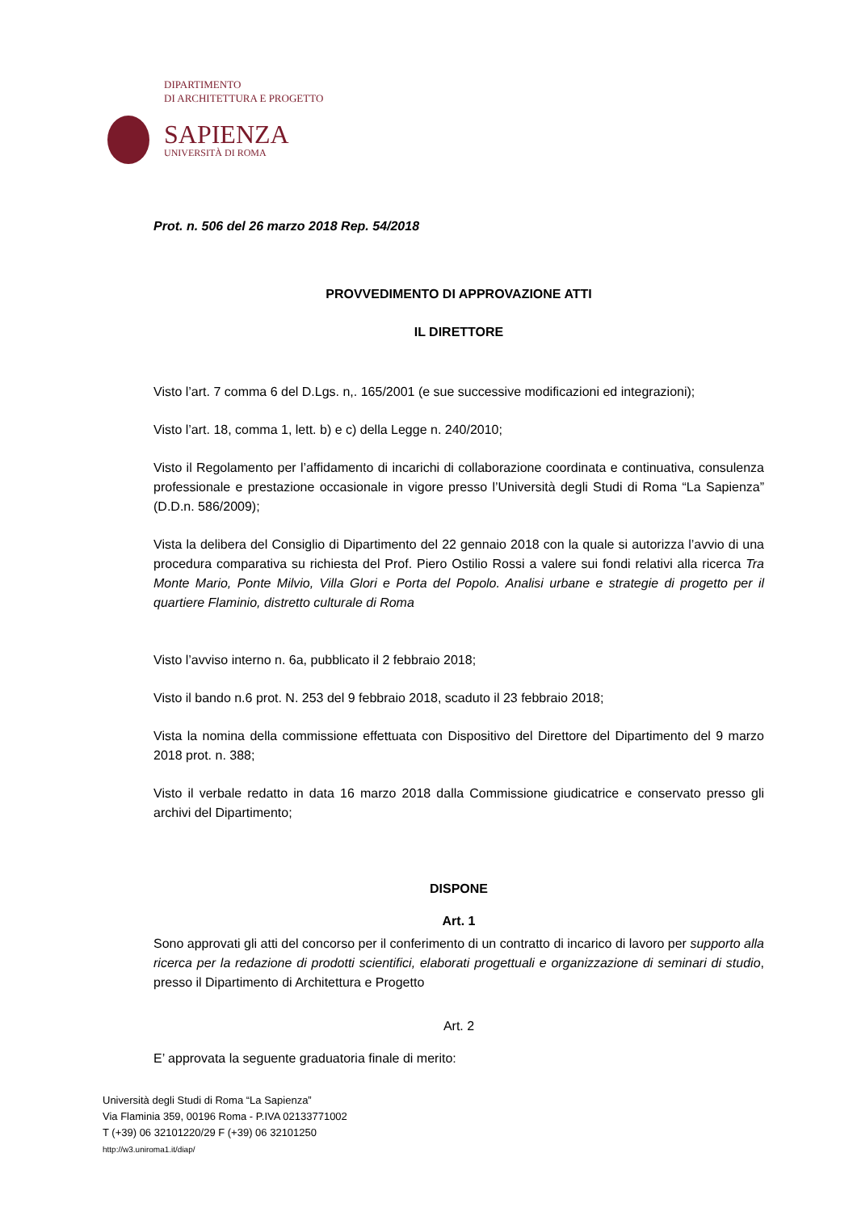DIPARTIMENTO
DI ARCHITETTURA E PROGETTO
SAPIENZA
UNIVERSITÀ DI ROMA
Prot. n. 506 del 26 marzo 2018 Rep. 54/2018
PROVVEDIMENTO DI APPROVAZIONE ATTI
IL DIRETTORE
Visto l’art. 7 comma 6 del D.Lgs. n,. 165/2001 (e sue successive modificazioni ed integrazioni);
Visto l’art. 18, comma 1, lett. b) e c) della Legge n. 240/2010;
Visto il Regolamento per l’affidamento di incarichi di collaborazione coordinata e continuativa, consulenza professionale e prestazione occasionale in vigore presso l’Università degli Studi di Roma “La Sapienza” (D.D.n. 586/2009);
Vista la delibera del Consiglio di Dipartimento del 22 gennaio 2018 con la quale si autorizza l’avvio di una procedura comparativa su richiesta del Prof. Piero Ostilio Rossi a valere sui fondi relativi alla ricerca Tra Monte Mario, Ponte Milvio, Villa Glori e Porta del Popolo. Analisi urbane e strategie di progetto per il quartiere Flaminio, distretto culturale di Roma
Visto l’avviso interno n. 6a, pubblicato il 2 febbraio 2018;
Visto il bando n.6 prot. N. 253 del 9 febbraio 2018, scaduto il 23 febbraio 2018;
Vista la nomina della commissione effettuata con Dispositivo del Direttore del Dipartimento del 9 marzo 2018 prot. n. 388;
Visto il verbale redatto in data 16 marzo 2018 dalla Commissione giudicatrice e conservato presso gli archivi del Dipartimento;
DISPONE
Art. 1
Sono approvati gli atti del concorso per il conferimento di un contratto di incarico di lavoro per supporto alla ricerca per la redazione di prodotti scientifici, elaborati progettuali e organizzazione di seminari di studio, presso il Dipartimento di Architettura e Progetto
Art. 2
E’ approvata la seguente graduatoria finale di merito:
Università degli Studi di Roma “La Sapienza”
Via Flaminia 359, 00196 Roma - P.IVA 02133771002
T (+39) 06 32101220/29 F (+39) 06 32101250
http://w3.uniroma1.it/diap/